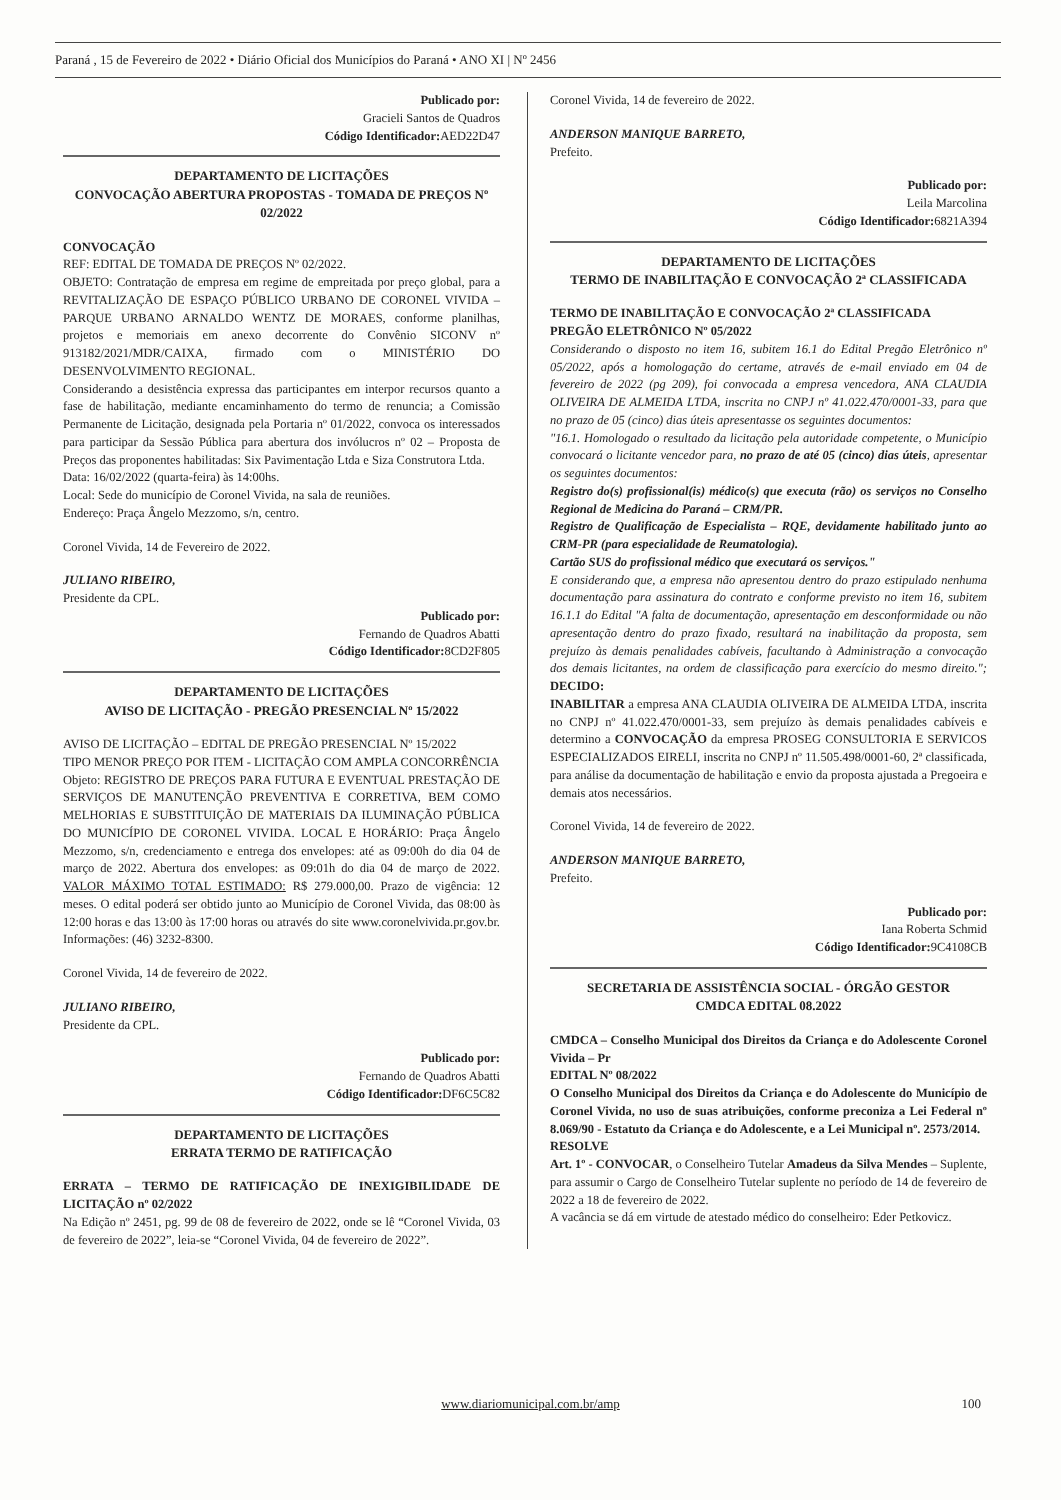Paraná , 15 de Fevereiro de 2022 • Diário Oficial dos Municípios do Paraná • ANO XI | Nº 2456
Publicado por:
Gracieli Santos de Quadros
Código Identificador: AED22D47
DEPARTAMENTO DE LICITAÇÕES
CONVOCAÇÃO ABERTURA PROPOSTAS - TOMADA DE PREÇOS Nº 02/2022
CONVOCAÇÃO
REF: EDITAL DE TOMADA DE PREÇOS Nº 02/2022.
OBJETO: Contratação de empresa em regime de empreitada por preço global, para a REVITALIZAÇÃO DE ESPAÇO PÚBLICO URBANO DE CORONEL VIVIDA – PARQUE URBANO ARNALDO WENTZ DE MORAES, conforme planilhas, projetos e memoriais em anexo decorrente do Convênio SICONV nº 913182/2021/MDR/CAIXA, firmado com o MINISTÉRIO DO DESENVOLVIMENTO REGIONAL.
Considerando a desistência expressa das participantes em interpor recursos quanto a fase de habilitação, mediante encaminhamento do termo de renuncia; a Comissão Permanente de Licitação, designada pela Portaria nº 01/2022, convoca os interessados para participar da Sessão Pública para abertura dos invólucros nº 02 – Proposta de Preços das proponentes habilitadas: Six Pavimentação Ltda e Siza Construtora Ltda.
Data: 16/02/2022 (quarta-feira) às 14:00hs.
Local: Sede do município de Coronel Vivida, na sala de reuniões.
Endereço: Praça Ângelo Mezzomo, s/n, centro.
Coronel Vivida, 14 de Fevereiro de 2022.
JULIANO RIBEIRO,
Presidente da CPL.
Publicado por:
Fernando de Quadros Abatti
Código Identificador: 8CD2F805
DEPARTAMENTO DE LICITAÇÕES
AVISO DE LICITAÇÃO - PREGÃO PRESENCIAL Nº 15/2022
AVISO DE LICITAÇÃO – EDITAL DE PREGÃO PRESENCIAL Nº 15/2022
TIPO MENOR PREÇO POR ITEM - LICITAÇÃO COM AMPLA CONCORRÊNCIA
Objeto: REGISTRO DE PREÇOS PARA FUTURA E EVENTUAL PRESTAÇÃO DE SERVIÇOS DE MANUTENÇÃO PREVENTIVA E CORRETIVA, BEM COMO MELHORIAS E SUBSTITUIÇÃO DE MATERIAIS DA ILUMINAÇÃO PÚBLICA DO MUNICÍPIO DE CORONEL VIVIDA. LOCAL E HORÁRIO: Praça Ângelo Mezzomo, s/n, credenciamento e entrega dos envelopes: até as 09:00h do dia 04 de março de 2022. Abertura dos envelopes: as 09:01h do dia 04 de março de 2022. VALOR MÁXIMO TOTAL ESTIMADO: R$ 279.000,00. Prazo de vigência: 12 meses. O edital poderá ser obtido junto ao Município de Coronel Vivida, das 08:00 às 12:00 horas e das 13:00 às 17:00 horas ou através do site www.coronelvivida.pr.gov.br. Informações: (46) 3232-8300.
Coronel Vivida, 14 de fevereiro de 2022.
JULIANO RIBEIRO,
Presidente da CPL.
Publicado por:
Fernando de Quadros Abatti
Código Identificador: DF6C5C82
DEPARTAMENTO DE LICITAÇÕES
ERRATA TERMO DE RATIFICAÇÃO
ERRATA – TERMO DE RATIFICAÇÃO DE INEXIGIBILIDADE DE LICITAÇÃO nº 02/2022
Na Edição nº 2451, pg. 99 de 08 de fevereiro de 2022, onde se lê “Coronel Vivida, 03 de fevereiro de 2022”, leia-se “Coronel Vivida, 04 de fevereiro de 2022”.
Coronel Vivida, 14 de fevereiro de 2022.
ANDERSON MANIQUE BARRETO,
Prefeito.
Publicado por:
Leila Marcolina
Código Identificador: 6821A394
DEPARTAMENTO DE LICITAÇÕES
TERMO DE INABILITAÇÃO E CONVOCAÇÃO 2ª CLASSIFICADA
TERMO DE INABILITAÇÃO E CONVOCAÇÃO 2ª CLASSIFICADA
PREGÃO ELETRÔNICO Nº 05/2022
Considerando o disposto no item 16, subitem 16.1 do Edital Pregão Eletrônico nº 05/2022, após a homologação do certame, através de e-mail enviado em 04 de fevereiro de 2022 (pg 209), foi convocada a empresa vencedora, ANA CLAUDIA OLIVEIRA DE ALMEIDA LTDA, inscrita no CNPJ nº 41.022.470/0001-33, para que no prazo de 05 (cinco) dias úteis apresentasse os seguintes documentos:
"16.1. Homologado o resultado da licitação pela autoridade competente, o Município convocará o licitante vencedor para, no prazo de até 05 (cinco) dias úteis, apresentar os seguintes documentos:
Registro do(s) profissional(is) médico(s) que executa (rão) os serviços no Conselho Regional de Medicina do Paraná – CRM/PR.
Registro de Qualificação de Especialista – RQE, devidamente habilitado junto ao CRM-PR (para especialidade de Reumatologia).
Cartão SUS do profissional médico que executará os serviços."
E considerando que, a empresa não apresentou dentro do prazo estipulado nenhuma documentação para assinatura do contrato e conforme previsto no item 16, subitem 16.1.1 do Edital "A falta de documentação, apresentação em desconformidade ou não apresentação dentro do prazo fixado, resultará na inabilitação da proposta, sem prejuízo às demais penalidades cabíveis, facultando à Administração a convocação dos demais licitantes, na ordem de classificação para exercício do mesmo direito."; DECIDO:
INABILITAR a empresa ANA CLAUDIA OLIVEIRA DE ALMEIDA LTDA, inscrita no CNPJ nº 41.022.470/0001-33, sem prejuízo às demais penalidades cabíveis e determino a CONVOCAÇÃO da empresa PROSEG CONSULTORIA E SERVICOS ESPECIALIZADOS EIRELI, inscrita no CNPJ nº 11.505.498/0001-60, 2ª classificada, para análise da documentação de habilitação e envio da proposta ajustada a Pregoeira e demais atos necessários.
Coronel Vivida, 14 de fevereiro de 2022.
ANDERSON MANIQUE BARRETO,
Prefeito.
Publicado por:
Iana Roberta Schmid
Código Identificador: 9C4108CB
SECRETARIA DE ASSISTÊNCIA SOCIAL - ÓRGÃO GESTOR
CMDCA EDITAL 08.2022
CMDCA – Conselho Municipal dos Direitos da Criança e do Adolescente Coronel Vivida – Pr
EDITAL Nº 08/2022
O Conselho Municipal dos Direitos da Criança e do Adolescente do Município de Coronel Vivida, no uso de suas atribuições, conforme preconiza a Lei Federal nº 8.069/90 - Estatuto da Criança e do Adolescente, e a Lei Municipal nº. 2573/2014.
RESOLVE
Art. 1º - CONVOCAR, o Conselheiro Tutelar Amadeus da Silva Mendes – Suplente, para assumir o Cargo de Conselheiro Tutelar suplente no período de 14 de fevereiro de 2022 a 18 de fevereiro de 2022.
A vacância se dá em virtude de atestado médico do conselheiro: Eder Petkovicz.
www.diariomunicipal.com.br/amp 100